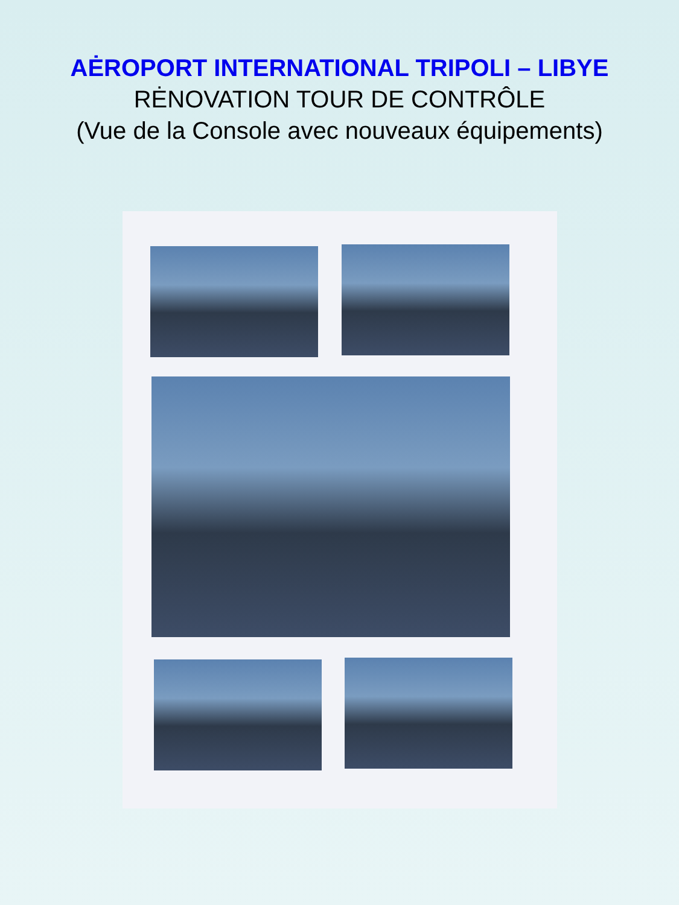AĖROPORT INTERNATIONAL TRIPOLI – LIBYE
RĖNOVATION TOUR DE CONTRÔLE
(Vue de la Console avec nouveaux équipements)